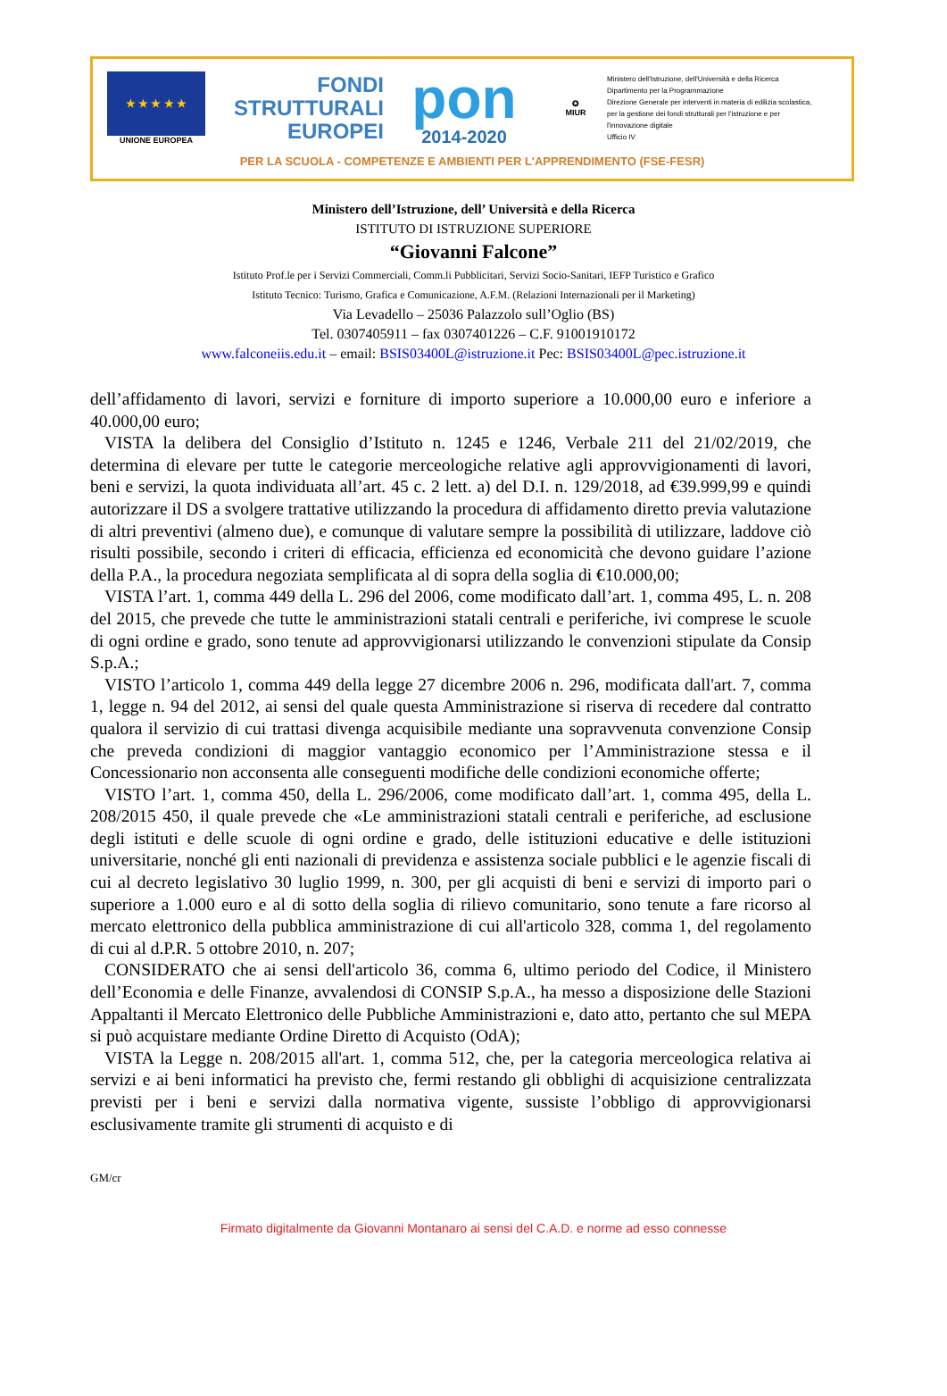★ ★ ★ ★ ★
UNIONE EUROPEA
FONDI
STRUTTURALI
EUROPEI
pon
2014-2020
✪
MIUR
Ministero dell'Istruzione, dell'Università e della Ricerca
Dipartimento per la Programmazione
Direzione Generale per interventi in materia di edilizia scolastica, per la gestione dei fondi strutturali per l'istruzione e per l'innovazione digitale
Ufficio IV
PER LA SCUOLA - COMPETENZE E AMBIENTI PER L'APPRENDIMENTO (FSE-FESR)
Ministero dell’Istruzione, dell’ Università e della Ricerca
ISTITUTO DI ISTRUZIONE SUPERIORE
“Giovanni Falcone”
Istituto Prof.le per i Servizi Commerciali, Comm.li Pubblicitari, Servizi Socio-Sanitari, IEFP Turistico e Grafico
Istituto Tecnico: Turismo, Grafica e Comunicazione, A.F.M. (Relazioni Internazionali per il Marketing)
Via Levadello – 25036 Palazzolo sull’Oglio (BS)
Tel. 0307405911 – fax 0307401226 – C.F. 91001910172
www.falconeiis.edu.it – email: BSIS03400L@istruzione.it Pec: BSIS03400L@pec.istruzione.it
dell’affidamento di lavori, servizi e forniture di importo superiore a 10.000,00 euro e inferiore a 40.000,00 euro;
VISTA la delibera del Consiglio d’Istituto n. 1245 e 1246, Verbale 211 del 21/02/2019, che determina di elevare per tutte le categorie merceologiche relative agli approvvigionamenti di lavori, beni e servizi, la quota individuata all’art. 45 c. 2 lett. a) del D.I. n. 129/2018, ad €39.999,99 e quindi autorizzare il DS a svolgere trattative utilizzando la procedura di affidamento diretto previa valutazione di altri preventivi (almeno due), e comunque di valutare sempre la possibilità di utilizzare, laddove ciò risulti possibile, secondo i criteri di efficacia, efficienza ed economicità che devono guidare l’azione della P.A., la procedura negoziata semplificata al di sopra della soglia di €10.000,00;
VISTA l’art. 1, comma 449 della L. 296 del 2006, come modificato dall’art. 1, comma 495, L. n. 208 del 2015, che prevede che tutte le amministrazioni statali centrali e periferiche, ivi comprese le scuole di ogni ordine e grado, sono tenute ad approvvigionarsi utilizzando le convenzioni stipulate da Consip S.p.A.;
VISTO l’articolo 1, comma 449 della legge 27 dicembre 2006 n. 296, modificata dall'art. 7, comma 1, legge n. 94 del 2012, ai sensi del quale questa Amministrazione si riserva di recedere dal contratto qualora il servizio di cui trattasi divenga acquisibile mediante una sopravvenuta convenzione Consip che preveda condizioni di maggior vantaggio economico per l’Amministrazione stessa e il Concessionario non acconsenta alle conseguenti modifiche delle condizioni economiche offerte;
VISTO l’art. 1, comma 450, della L. 296/2006, come modificato dall’art. 1, comma 495, della L. 208/2015 450, il quale prevede che «Le amministrazioni statali centrali e periferiche, ad esclusione degli istituti e delle scuole di ogni ordine e grado, delle istituzioni educative e delle istituzioni universitarie, nonché gli enti nazionali di previdenza e assistenza sociale pubblici e le agenzie fiscali di cui al decreto legislativo 30 luglio 1999, n. 300, per gli acquisti di beni e servizi di importo pari o superiore a 1.000 euro e al di sotto della soglia di rilievo comunitario, sono tenute a fare ricorso al mercato elettronico della pubblica amministrazione di cui all'articolo 328, comma 1, del regolamento di cui al d.P.R. 5 ottobre 2010, n. 207;
CONSIDERATO che ai sensi dell'articolo 36, comma 6, ultimo periodo del Codice, il Ministero dell’Economia e delle Finanze, avvalendosi di CONSIP S.p.A., ha messo a disposizione delle Stazioni Appaltanti il Mercato Elettronico delle Pubbliche Amministrazioni e, dato atto, pertanto che sul MEPA si può acquistare mediante Ordine Diretto di Acquisto (OdA);
VISTA la Legge n. 208/2015 all'art. 1, comma 512, che, per la categoria merceologica relativa ai servizi e ai beni informatici ha previsto che, fermi restando gli obblighi di acquisizione centralizzata previsti per i beni e servizi dalla normativa vigente, sussiste l’obbligo di approvvigionarsi esclusivamente tramite gli strumenti di acquisto e di
GM/cr
Firmato digitalmente da Giovanni Montanaro ai sensi del C.A.D. e norme ad esso connesse